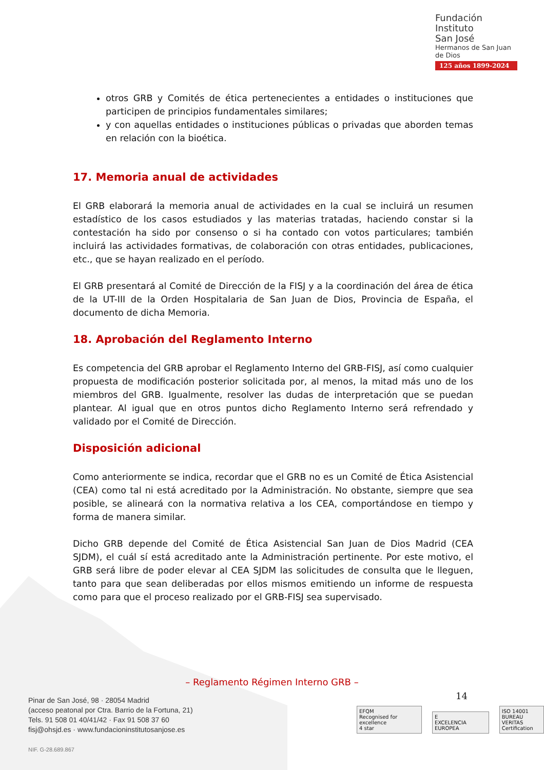Fundación
Instituto
San José
Hermanos de San Juan de Dios
125 años 1899-2024
otros GRB y Comités de ética pertenecientes a entidades o instituciones que participen de principios fundamentales similares;
y con aquellas entidades o instituciones públicas o privadas que aborden temas en relación con la bioética.
17. Memoria anual de actividades
El GRB elaborará la memoria anual de actividades en la cual se incluirá un resumen estadístico de los casos estudiados y las materias tratadas, haciendo constar si la contestación ha sido por consenso o si ha contado con votos particulares; también incluirá las actividades formativas, de colaboración con otras entidades, publicaciones, etc., que se hayan realizado en el período.
El GRB presentará al Comité de Dirección de la FISJ y a la coordinación del área de ética de la UT-III de la Orden Hospitalaria de San Juan de Dios, Provincia de España, el documento de dicha Memoria.
18. Aprobación del Reglamento Interno
Es competencia del GRB aprobar el Reglamento Interno del GRB-FISJ, así como cualquier propuesta de modificación posterior solicitada por, al menos, la mitad más uno de los miembros del GRB. Igualmente, resolver las dudas de interpretación que se puedan plantear. Al igual que en otros puntos dicho Reglamento Interno será refrendado y validado por el Comité de Dirección.
Disposición adicional
Como anteriormente se indica, recordar que el GRB no es un Comité de Ética Asistencial (CEA) como tal ni está acreditado por la Administración. No obstante, siempre que sea posible, se alineará con la normativa relativa a los CEA, comportándose en tiempo y forma de manera similar.
Dicho GRB depende del Comité de Ética Asistencial San Juan de Dios Madrid (CEA SJDM), el cuál sí está acreditado ante la Administración pertinente. Por este motivo, el GRB será libre de poder elevar al CEA SJDM las solicitudes de consulta que le lleguen, tanto para que sean deliberadas por ellos mismos emitiendo un informe de respuesta como para que el proceso realizado por el GRB-FISJ sea supervisado.
– Reglamento Régimen Interno GRB –
14
Pinar de San José, 98 · 28054 Madrid
(acceso peatonal por Ctra. Barrio de la Fortuna, 21)
Tels. 91 508 01 40/41/42 · Fax 91 508 37 60
fisj@ohsjd.es · www.fundacioninstitutosanjose.es
NIF. G-28.689.867
EFQM
Recognised for excellence
4 star
E
EXCELENCIA EUROPEA
ISO 14001
BUREAU VERITAS
Certification